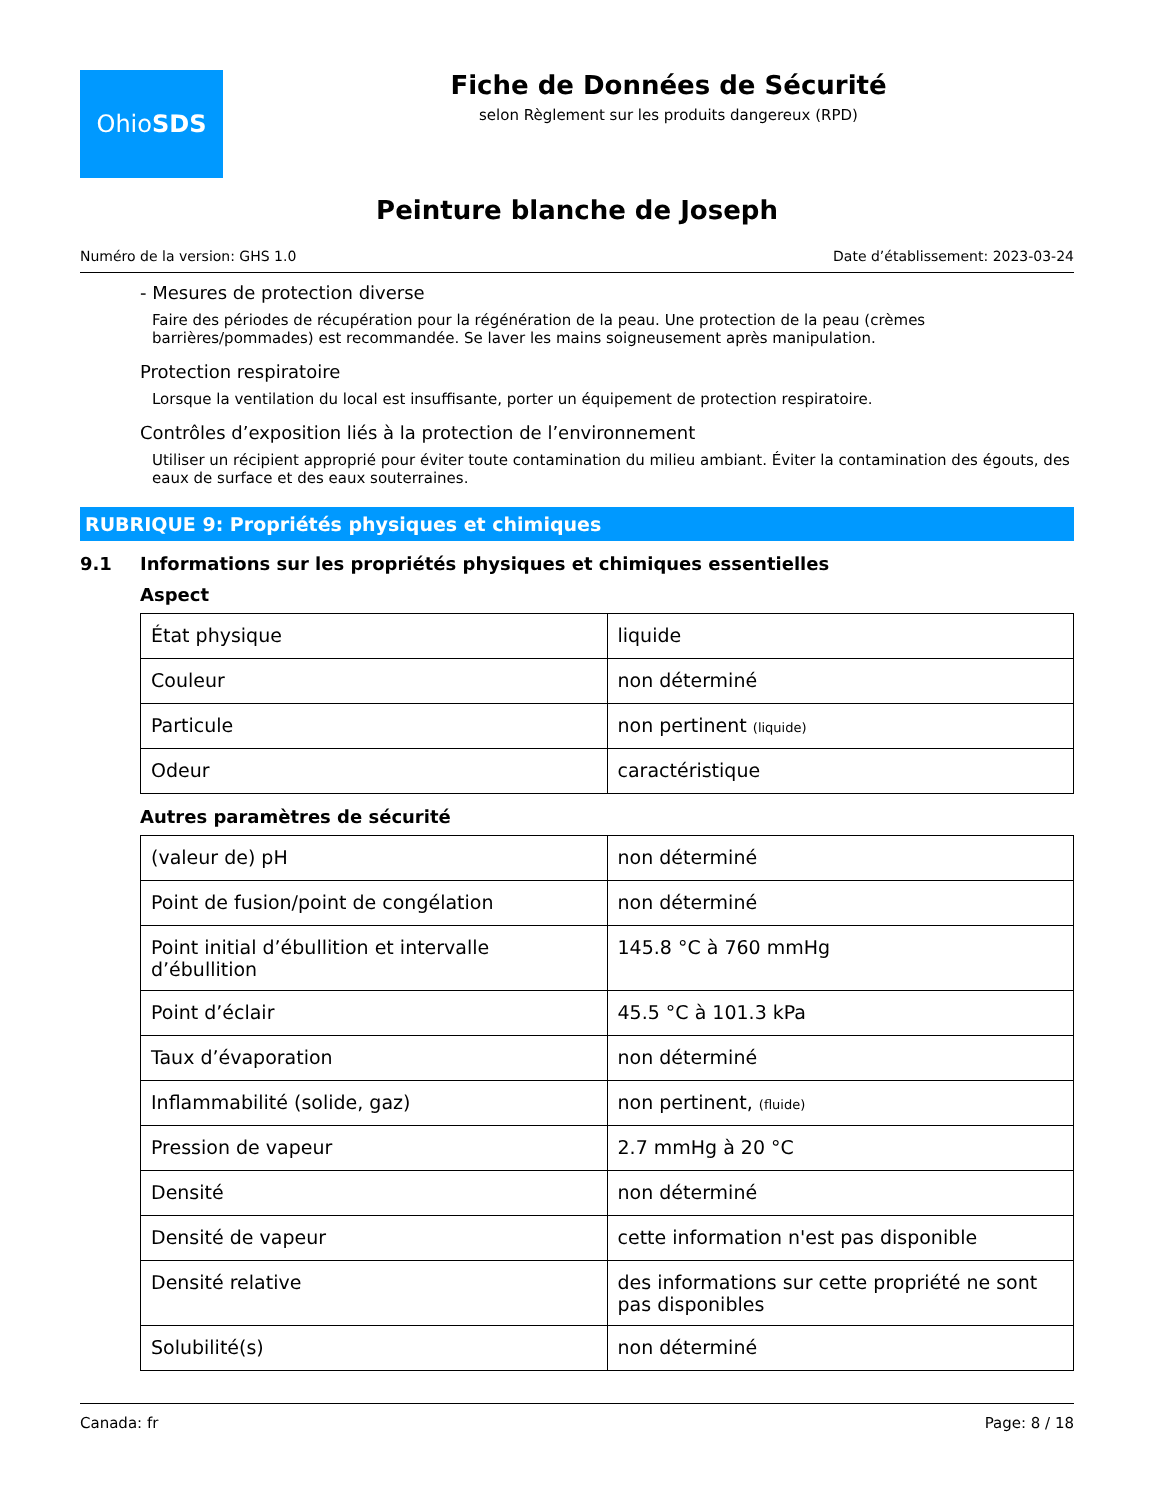Ohio SDS
Fiche de Données de Sécurité
selon Règlement sur les produits dangereux (RPD)
Peinture blanche de Joseph
Numéro de la version: GHS 1.0 Date d’établissement: 2023-03-24
- Mesures de protection diverse
Faire des périodes de récupération pour la régénération de la peau. Une protection de la peau (crèmes barrières/pommades) est recommandée. Se laver les mains soigneusement après manipulation.
Protection respiratoire
Lorsque la ventilation du local est insuffisante, porter un équipement de protection respiratoire.
Contrôles d’exposition liés à la protection de l’environnement
Utiliser un récipient approprié pour éviter toute contamination du milieu ambiant. Éviter la contamination des égouts, des eaux de surface et des eaux souterraines.
RUBRIQUE 9: Propriétés physiques et chimiques
9.1 Informations sur les propriétés physiques et chimiques essentielles
Aspect
| État physique | liquide |
| Couleur | non déterminé |
| Particule | non pertinent (liquide) |
| Odeur | caractéristique |
Autres paramètres de sécurité
| (valeur de) pH | non déterminé |
| Point de fusion/point de congélation | non déterminé |
| Point initial d’ébullition et intervalle d’ébullition | 145.8 °C à 760 mmHg |
| Point d’éclair | 45.5 °C à 101.3 kPa |
| Taux d’évaporation | non déterminé |
| Inflammabilité (solide, gaz) | non pertinent, (fluide) |
| Pression de vapeur | 2.7 mmHg à 20 °C |
| Densité | non déterminé |
| Densité de vapeur | cette information n'est pas disponible |
| Densité relative | des informations sur cette propriété ne sont pas disponibles |
| Solubilité(s) | non déterminé |
Canada: fr Page: 8 / 18